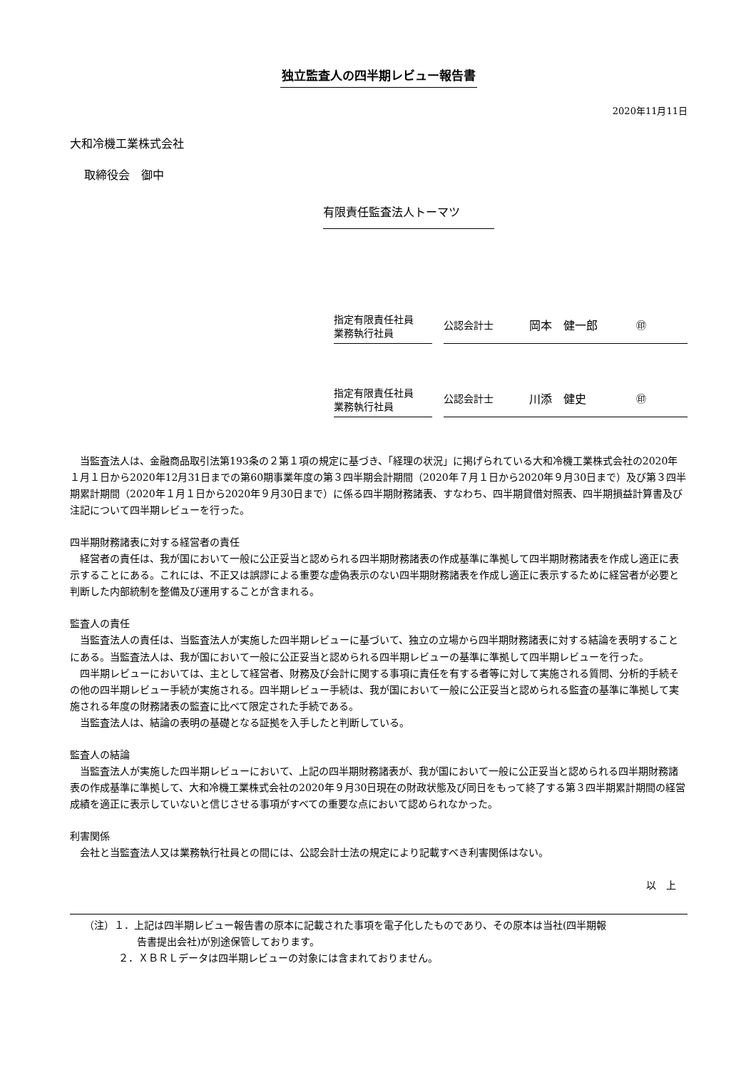独立監査人の四半期レビュー報告書
2020年11月11日
大和冷機工業株式会社
取締役会　御中
有限責任監査法人トーマツ
指定有限責任社員
業務執行社員
公認会計士 岡本　健一郎 ㊞
指定有限責任社員
業務執行社員
公認会計士 川添　健史 ㊞
当監査法人は、金融商品取引法第193条の２第１項の規定に基づき、「経理の状況」に掲げられている大和冷機工業株式会社の2020年１月１日から2020年12月31日までの第60期事業年度の第３四半期会計期間（2020年７月１日から2020年９月30日まで）及び第３四半期累計期間（2020年１月１日から2020年９月30日まで）に係る四半期財務諸表、すなわち、四半期貸借対照表、四半期損益計算書及び注記について四半期レビューを行った。
四半期財務諸表に対する経営者の責任
経営者の責任は、我が国において一般に公正妥当と認められる四半期財務諸表の作成基準に準拠して四半期財務諸表を作成し適正に表示することにある。これには、不正又は誤謬による重要な虚偽表示のない四半期財務諸表を作成し適正に表示するために経営者が必要と判断した内部統制を整備及び運用することが含まれる。
監査人の責任
当監査法人の責任は、当監査法人が実施した四半期レビューに基づいて、独立の立場から四半期財務諸表に対する結論を表明することにある。当監査法人は、我が国において一般に公正妥当と認められる四半期レビューの基準に準拠して四半期レビューを行った。
四半期レビューにおいては、主として経営者、財務及び会計に関する事項に責任を有する者等に対して実施される質問、分析的手続その他の四半期レビュー手続が実施される。四半期レビュー手続は、我が国において一般に公正妥当と認められる監査の基準に準拠して実施される年度の財務諸表の監査に比べて限定された手続である。
当監査法人は、結論の表明の基礎となる証拠を入手したと判断している。
監査人の結論
当監査法人が実施した四半期レビューにおいて、上記の四半期財務諸表が、我が国において一般に公正妥当と認められる四半期財務諸表の作成基準に準拠して、大和冷機工業株式会社の2020年９月30日現在の財政状態及び同日をもって終了する第３四半期累計期間の経営成績を適正に表示していないと信じさせる事項がすべての重要な点において認められなかった。
利害関係
会社と当監査法人又は業務執行社員との間には、公認会計士法の規定により記載すべき利害関係はない。
以　上
（注）１．上記は四半期レビュー報告書の原本に記載された事項を電子化したものであり、その原本は当社(四半期報
告書提出会社)が別途保管しております。
２．ＸＢＲＬデータは四半期レビューの対象には含まれておりません。